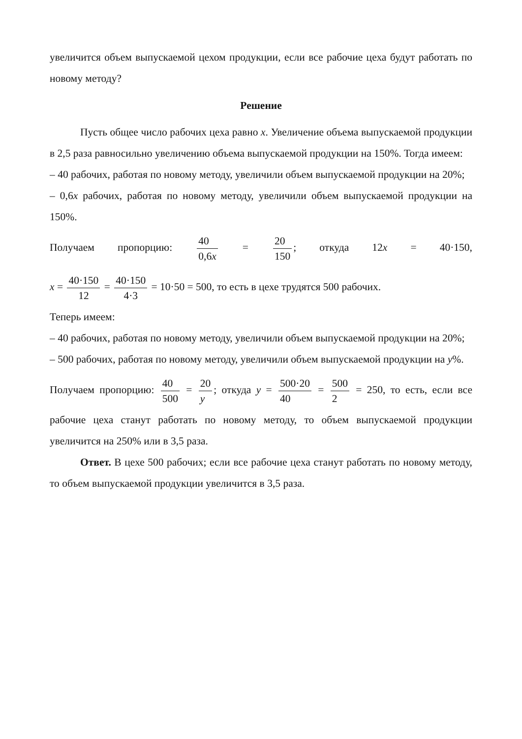увеличится объем выпускаемой цехом продукции, если все рабочие цеха будут работать по новому методу?
Решение
Пусть общее число рабочих цеха равно x. Увеличение объема выпускаемой продукции в 2,5 раза равносильно увеличению объема выпускаемой продукции на 150%. Тогда имеем:
– 40 рабочих, работая по новому методу, увеличили объем выпускаемой продукции на 20%;
– 0,6x рабочих, работая по новому методу, увеличили объем выпускаемой продукции на 150%.
Получаем пропорцию: 40 0,6x = 20 150; откуда 12x = 40·150,
x = 40·150 12 = 40·150 4·3 = 10·50 = 500, то есть в цехе трудятся 500 рабочих.
Теперь имеем:
– 40 рабочих, работая по новому методу, увеличили объем выпускаемой продукции на 20%;
– 500 рабочих, работая по новому методу, увеличили объем выпускаемой продукции на y%.
Получаем пропорцию: 40 500 = 20 y; откуда y = 500·20 40 = 500 2 = 250, то есть, если все
рабочие цеха станут работать по новому методу, то объем выпускаемой продукции увеличится на 250% или в 3,5 раза.
Ответ. В цехе 500 рабочих; если все рабочие цеха станут работать по новому методу, то объем выпускаемой продукции увеличится в 3,5 раза.